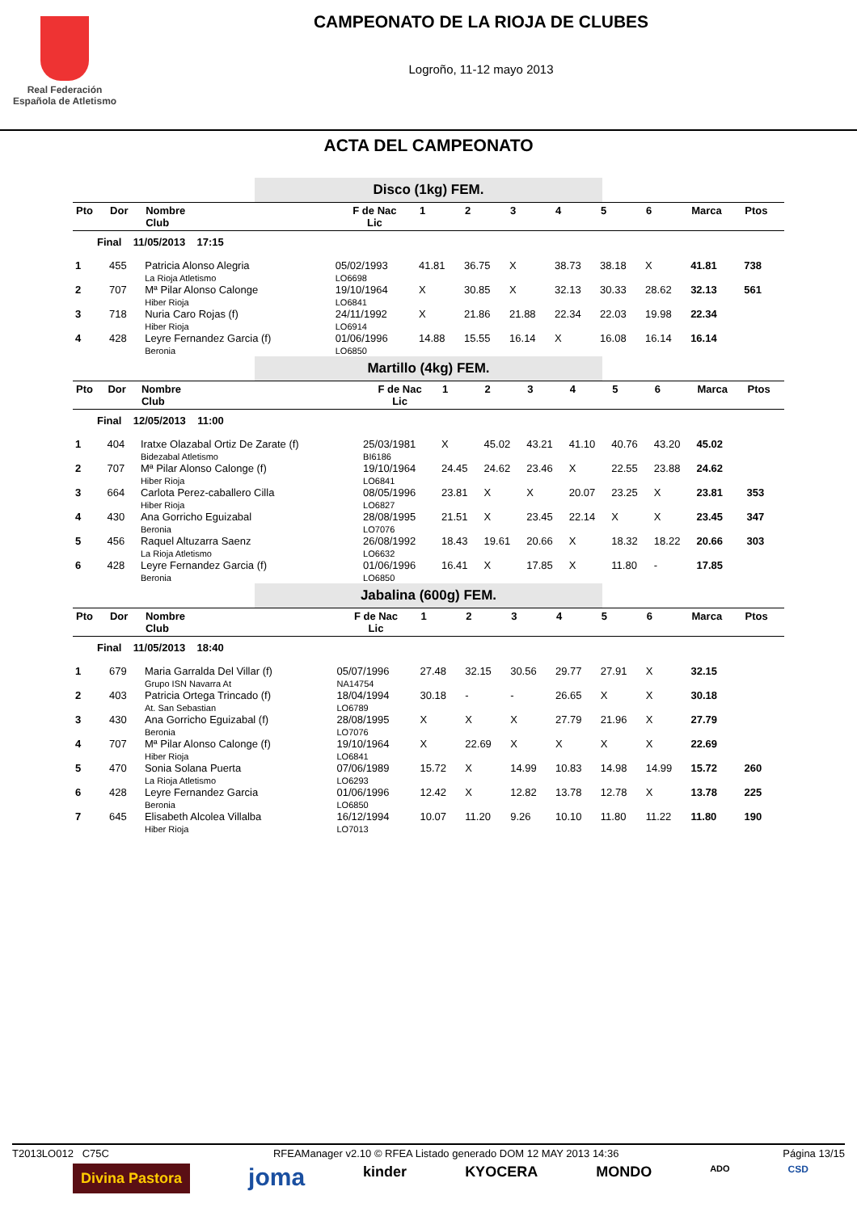Real Federación
Española de Atletismo
CAMPEONATO DE LA RIOJA DE CLUBES
Logroño, 11-12 mayo 2013
ACTA DEL CAMPEONATO
Disco (1kg) FEM.
| Pto | Dor | Nombre Club | F de Nac Lic | 1 | 2 | 3 | 4 | 5 | 6 | Marca | Ptos |
| Final 11/05/2013 17:15 | | | | | | | | | | | |
| 1 | 455 | Patricia Alonso Alegria La Rioja Atletismo | 05/02/1993 LO6698 | 41.81 | 36.75 | X | 38.73 | 38.18 | X | 41.81 | 738 |
| 2 | 707 | Mª Pilar Alonso Calonge Hiber Rioja | 19/10/1964 LO6841 | X | 30.85 | X | 32.13 | 30.33 | 28.62 | 32.13 | 561 |
| 3 | 718 | Nuria Caro Rojas (f) Hiber Rioja | 24/11/1992 LO6914 | X | 21.86 | 21.88 | 22.34 | 22.03 | 19.98 | 22.34 | |
| 4 | 428 | Leyre Fernandez Garcia (f) Beronia | 01/06/1996 LO6850 | 14.88 | 15.55 | 16.14 | X | 16.08 | 16.14 | 16.14 | |
Martillo (4kg) FEM.
| Pto | Dor | Nombre Club | F de Nac Lic | 1 | 2 | 3 | 4 | 5 | 6 | Marca | Ptos |
| Final 12/05/2013 11:00 | | | | | | | | | | | |
| 1 | 404 | Iratxe Olazabal Ortiz De Zarate (f) Bidezabal Atletismo | 25/03/1981 BI6186 | X | 45.02 | 43.21 | 41.10 | 40.76 | 43.20 | 45.02 | |
| 2 | 707 | Mª Pilar Alonso Calonge (f) Hiber Rioja | 19/10/1964 LO6841 | 24.45 | 24.62 | 23.46 | X | 22.55 | 23.88 | 24.62 | |
| 3 | 664 | Carlota Perez-caballero Cilla Hiber Rioja | 08/05/1996 LO6827 | 23.81 | X | X | 20.07 | 23.25 | X | 23.81 | 353 |
| 4 | 430 | Ana Gorricho Eguizabal Beronia | 28/08/1995 LO7076 | 21.51 | X | 23.45 | 22.14 | X | X | 23.45 | 347 |
| 5 | 456 | Raquel Altuzarra Saenz La Rioja Atletismo | 26/08/1992 LO6632 | 18.43 | 19.61 | 20.66 | X | 18.32 | 18.22 | 20.66 | 303 |
| 6 | 428 | Leyre Fernandez Garcia (f) Beronia | 01/06/1996 LO6850 | 16.41 | X | 17.85 | X | 11.80 | - | 17.85 | |
Jabalina (600g) FEM.
| Pto | Dor | Nombre Club | F de Nac Lic | 1 | 2 | 3 | 4 | 5 | 6 | Marca | Ptos |
| Final 11/05/2013 18:40 | | | | | | | | | | | |
| 1 | 679 | Maria Garralda Del Villar (f) Grupo ISN Navarra At | 05/07/1996 NA14754 | 27.48 | 32.15 | 30.56 | 29.77 | 27.91 | X | 32.15 | |
| 2 | 403 | Patricia Ortega Trincado (f) At. San Sebastian | 18/04/1994 LO6789 | 30.18 | - | - | 26.65 | X | X | 30.18 | |
| 3 | 430 | Ana Gorricho Eguizabal (f) Beronia | 28/08/1995 LO7076 | X | X | X | 27.79 | 21.96 | X | 27.79 | |
| 4 | 707 | Mª Pilar Alonso Calonge (f) Hiber Rioja | 19/10/1964 LO6841 | X | 22.69 | X | X | X | X | 22.69 | |
| 5 | 470 | Sonia Solana Puerta La Rioja Atletismo | 07/06/1989 LO6293 | 15.72 | X | 14.99 | 10.83 | 14.98 | 14.99 | 15.72 | 260 |
| 6 | 428 | Leyre Fernandez Garcia Beronia | 01/06/1996 LO6850 | 12.42 | X | 12.82 | 13.78 | 12.78 | X | 13.78 | 225 |
| 7 | 645 | Elisabeth Alcolea Villalba Hiber Rioja | 16/12/1994 LO7013 | 10.07 | 11.20 | 9.26 | 10.10 | 11.80 | 11.22 | 11.80 | 190 |
T2013LO012 C75C RFEAManager v2.10 © RFEA Listado generado DOM 12 MAY 2013 14:36 Página 13/15
Divina Pastora joma kinder KYOCERA MONDO ADO CSD